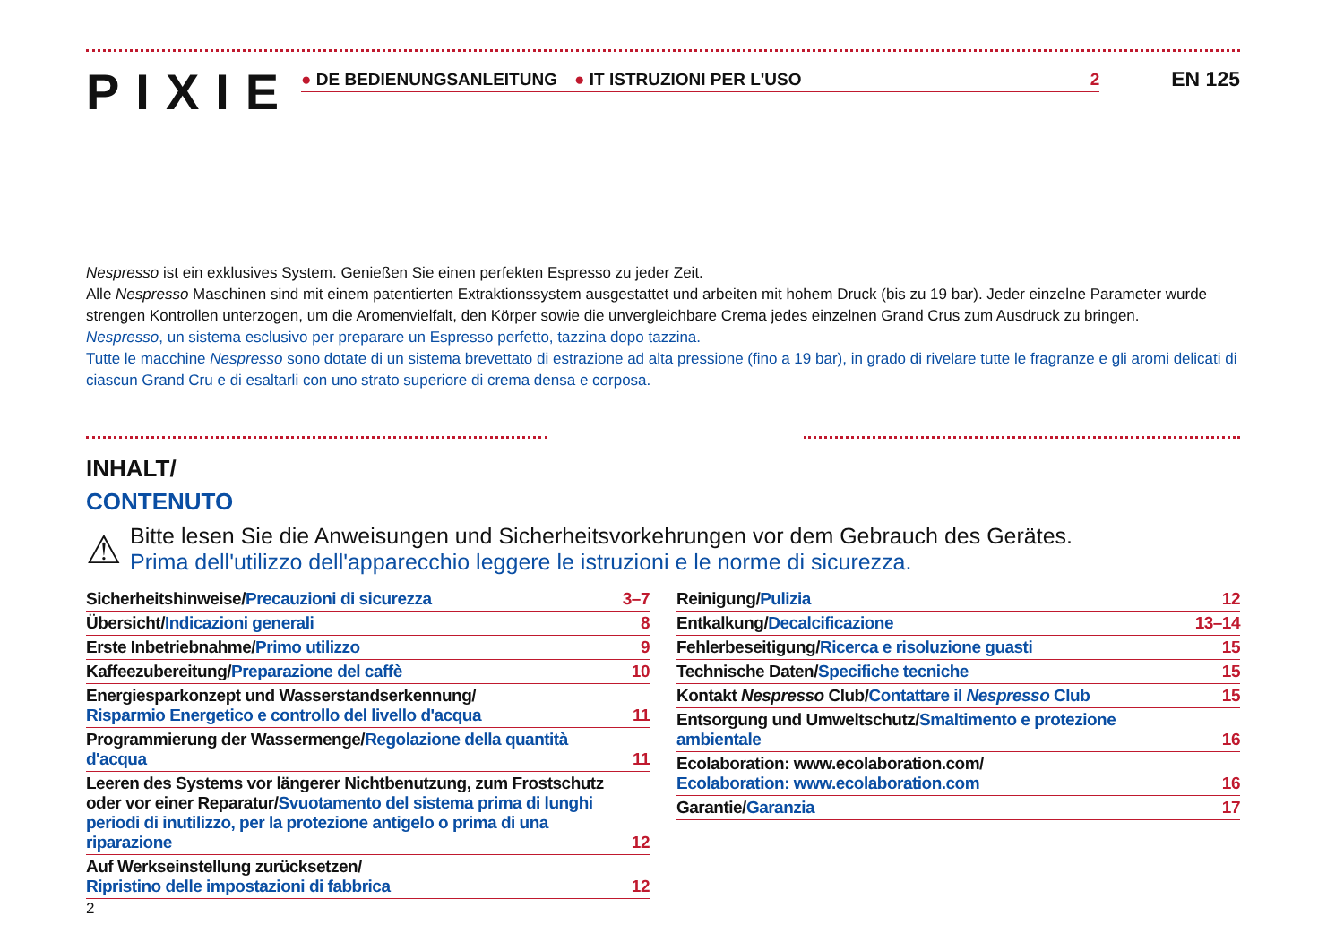PIXIE
● DE BEDIENUNGSANLEITUNG ● IT ISTRUZIONI PER L'USO 2
EN 125
Nespresso ist ein exklusives System. Genießen Sie einen perfekten Espresso zu jeder Zeit.
Alle Nespresso Maschinen sind mit einem patentierten Extraktionssystem ausgestattet und arbeiten mit hohem Druck (bis zu 19 bar). Jeder einzelne Parameter wurde strengen Kontrollen unterzogen, um die Aromenvielfalt, den Körper sowie die unvergleichbare Crema jedes einzelnen Grand Crus zum Ausdruck zu bringen.
Nespresso, un sistema esclusivo per preparare un Espresso perfetto, tazzina dopo tazzina.
Tutte le macchine Nespresso sono dotate di un sistema brevettato di estrazione ad alta pressione (fino a 19 bar), in grado di rivelare tutte le fragranze e gli aromi delicati di ciascun Grand Cru e di esaltarli con uno strato superiore di crema densa e corposa.
INHALT/
CONTENUTO
⚠
Bitte lesen Sie die Anweisungen und Sicherheitsvorkehrungen vor dem Gebrauch des Gerätes.
Prima dell'utilizzo dell'apparecchio leggere le istruzioni e le norme di sicurezza.
| Sicherheitshinweise/ Precauzioni di sicurezza | 3–7 |
| Übersicht/ Indicazioni generali | 8 |
| Erste Inbetriebnahme/ Primo utilizzo | 9 |
| Kaffeezubereitung/ Preparazione del caffè | 10 |
| Energiesparkonzept und Wasserstandserkennung/ Risparmio Energetico e controllo del livello d'acqua | 11 |
| Programmierung der Wassermenge/ Regolazione della quantità d'acqua | 11 |
| Leeren des Systems vor längerer Nichtbenutzung, zum Frostschutz oder vor einer Reparatur/ Svuotamento del sistema prima di lunghi periodi di inutilizzo, per la protezione antigelo o prima di una riparazione | 12 |
| Auf Werkseinstellung zurücksetzen/ Ripristino delle impostazioni di fabbrica | 12 |
| Reinigung/ Pulizia | 12 |
| Entkalkung/ Decalcificazione | 13–14 |
| Fehlerbeseitigung/ Ricerca e risoluzione guasti | 15 |
| Technische Daten/ Specifiche tecniche | 15 |
| Kontakt Nespresso Club/ Contattare il Nespresso Club | 15 |
| Entsorgung und Umweltschutz/ Smaltimento e protezione ambientale | 16 |
| Ecolaboration: www.ecolaboration.com/ Ecolaboration: www.ecolaboration.com | 16 |
| Garantie/ Garanzia | 17 |
2